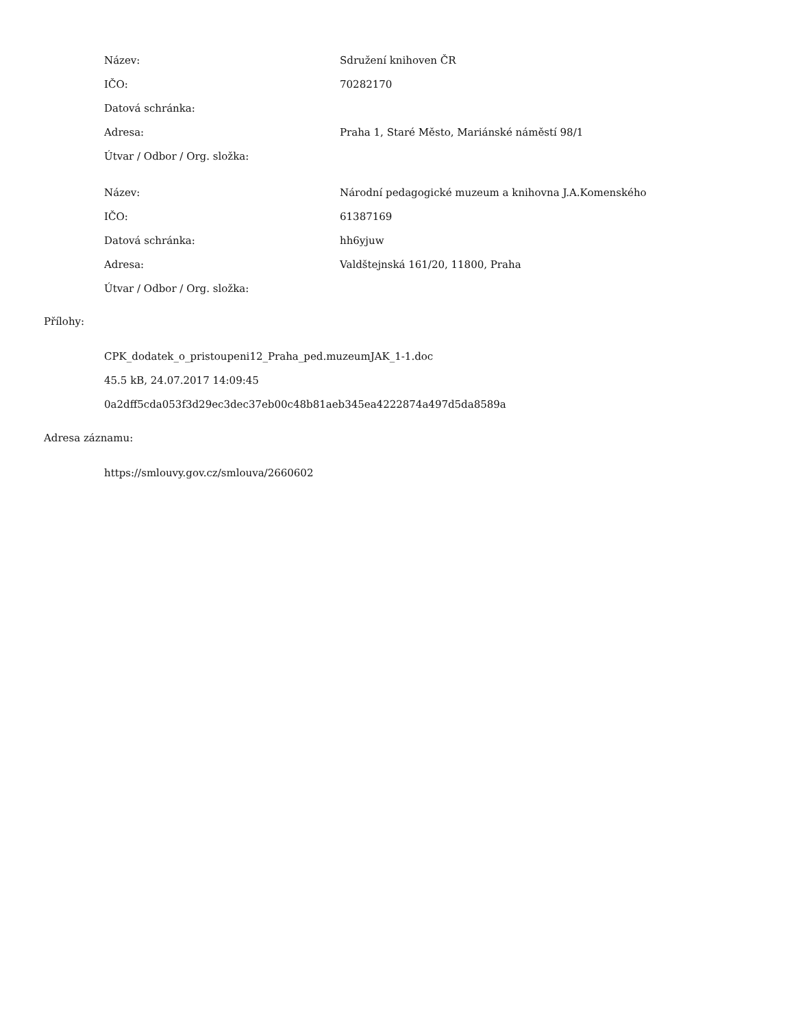| Název: | Sdružení knihoven ČR |
| IČO: | 70282170 |
| Datová schránka: | |
| Adresa: | Praha 1, Staré Město, Mariánské náměstí 98/1 |
| Útvar / Odbor / Org. složka: | |
| Název: | Národní pedagogické muzeum a knihovna J.A.Komenského |
| IČO: | 61387169 |
| Datová schránka: | hh6yjuw |
| Adresa: | Valdštejnská 161/20, 11800, Praha |
| Útvar / Odbor / Org. složka: | |
Přílohy:
CPK_dodatek_o_pristoupeni12_Praha_ped.muzeumJAK_1-1.doc
45.5 kB, 24.07.2017 14:09:45
0a2dff5cda053f3d29ec3dec37eb00c48b81aeb345ea4222874a497d5da8589a
Adresa záznamu:
https://smlouvy.gov.cz/smlouva/2660602